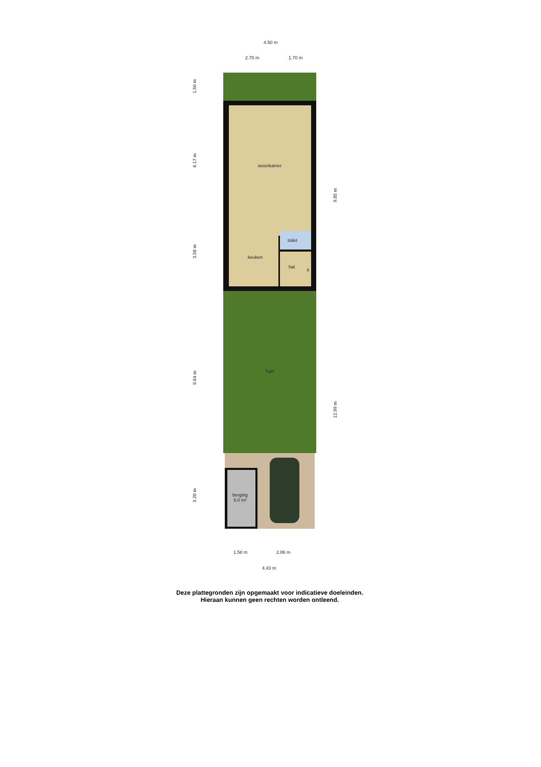4.50 m
2.70 m 1.70 m
woonkamer
keuken
toilet
hal
k
Tuin
berging
5.0 m²
1.50 m
6.17 m
3.58 m
9.64 m
3.20 m
9.85 m
12.99 m
1.58 m 2.86 m
4.43 m
Deze plattegronden zijn opgemaakt voor indicatieve doeleinden.
Hieraan kunnen geen rechten worden ontleend.